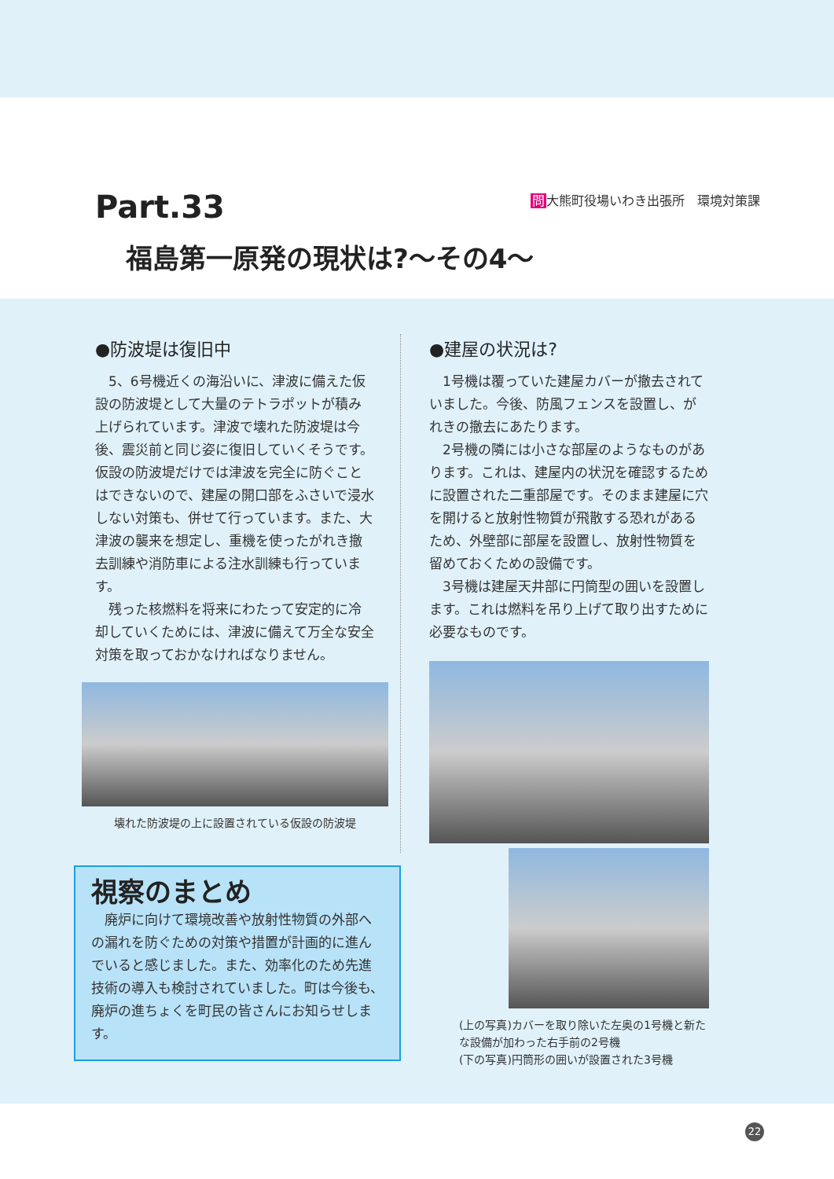Part.33 問大熊町役場いわき出張所　環境対策課
福島第一原発の現状は?～その4～
●防波堤は復旧中
5、6号機近くの海沿いに、津波に備えた仮設の防波堤として大量のテトラポットが積み上げられています。津波で壊れた防波堤は今後、震災前と同じ姿に復旧していくそうです。仮設の防波堤だけでは津波を完全に防ぐことはできないので、建屋の開口部をふさいで浸水しない対策も、併せて行っています。また、大津波の襲来を想定し、重機を使ったがれき撤去訓練や消防車による注水訓練も行っています。
残った核燃料を将来にわたって安定的に冷却していくためには、津波に備えて万全な安全対策を取っておかなければなりません。
壊れた防波堤の上に設置されている仮設の防波堤
●建屋の状況は?
1号機は覆っていた建屋カバーが撤去されていました。今後、防風フェンスを設置し、がれきの撤去にあたります。
2号機の隣には小さな部屋のようなものがあります。これは、建屋内の状況を確認するために設置された二重部屋です。そのまま建屋に穴を開けると放射性物質が飛散する恐れがあるため、外壁部に部屋を設置し、放射性物質を留めておくための設備です。
3号機は建屋天井部に円筒型の囲いを設置します。これは燃料を吊り上げて取り出すために必要なものです。
(上の写真)カバーを取り除いた左奥の1号機と新たな設備が加わった右手前の2号機
(下の写真)円筒形の囲いが設置された3号機
視察のまとめ
廃炉に向けて環境改善や放射性物質の外部への漏れを防ぐための対策や措置が計画的に進んでいると感じました。また、効率化のため先進技術の導入も検討されていました。町は今後も、廃炉の進ちょくを町民の皆さんにお知らせします。
22